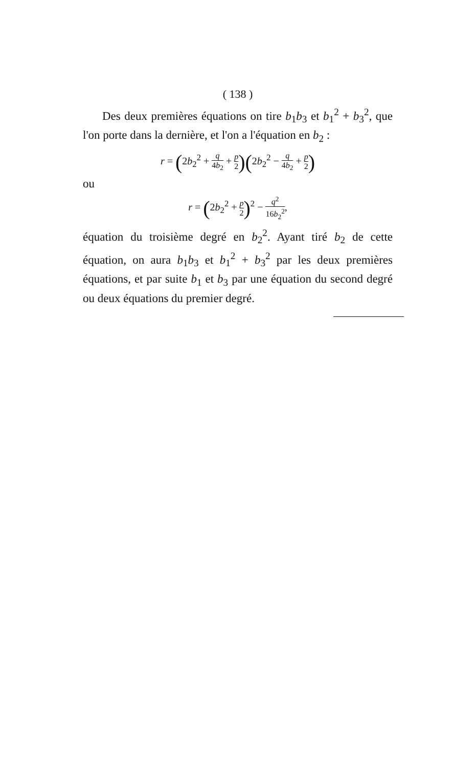( 138 )
Des deux premières équations on tire b<sub>1</sub>b<sub>3</sub> et b<sub>1</sub><sup>2</sup> + b<sub>3</sub><sup>2</sup>, que l'on porte dans la dernière, et l'on a l'équation en b<sub>2</sub> :
r = (2b<sub>2</sub><sup>2</sup> + q 4b<sub>2</sub> + p 2)(2b<sub>2</sub><sup>2</sup> − q 4b<sub>2</sub> + p 2)
ou
r = (2b<sub>2</sub><sup>2</sup> + p 2)<sup>2</sup> − q<sup>2</sup> 16b<sub>2</sub><sup>2</sup>,
équation du troisième degré en b<sub>2</sub><sup>2</sup>. Ayant tiré b<sub>2</sub> de cette équation, on aura b<sub>1</sub>b<sub>3</sub> et b<sub>1</sub><sup>2</sup> + b<sub>3</sub><sup>2</sup> par les deux premières équations, et par suite b<sub>1</sub> et b<sub>3</sub> par une équation du second degré ou deux équations du premier degré.